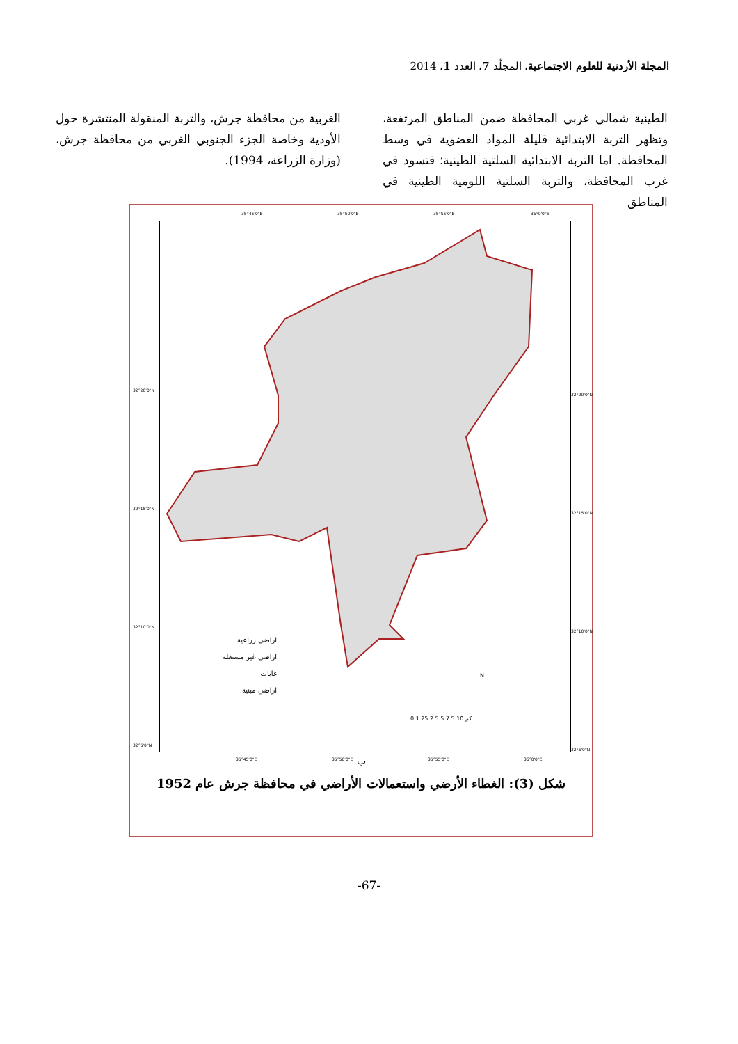المجلة الأردنية للعلوم الاجتماعية، المجلّد 7، العدد 1، 2014
الطينية شمالي غربي المحافظة ضمن المناطق المرتفعة، وتظهر التربة الابتدائية قليلة المواد العضوية في وسط المحافظة. اما التربة الابتدائية السلتية الطينية؛ فتسود في غرب المحافظة، والتربة السلتية اللومية الطينية في المناطق
الغربية من محافظة جرش، والتربة المنقولة المنتشرة حول الأودية وخاصة الجزء الجنوبي الغربي من محافظة جرش، (وزارة الزراعة، 1994).
35°45'0"E 35°50'0"E 35°55'0"E 36°0'0"E
اراضي زراعية
اراضي غير مستغلة
غابات
اراضي مبنية
N
0 1.25 2.5 5 7.5 10 كم
32°20'0"N
32°20'0"N
32°15'0"N
32°15'0"N
32°10'0"N
32°10'0"N
32°5'0"N
32°5'0"N
35°45'0"E 35°50'0"E 35°55'0"E 36°0'0"E ب
شكل (3): الغطاء الأرضي واستعمالات الأراضي في محافظة جرش عام 1952
-67-